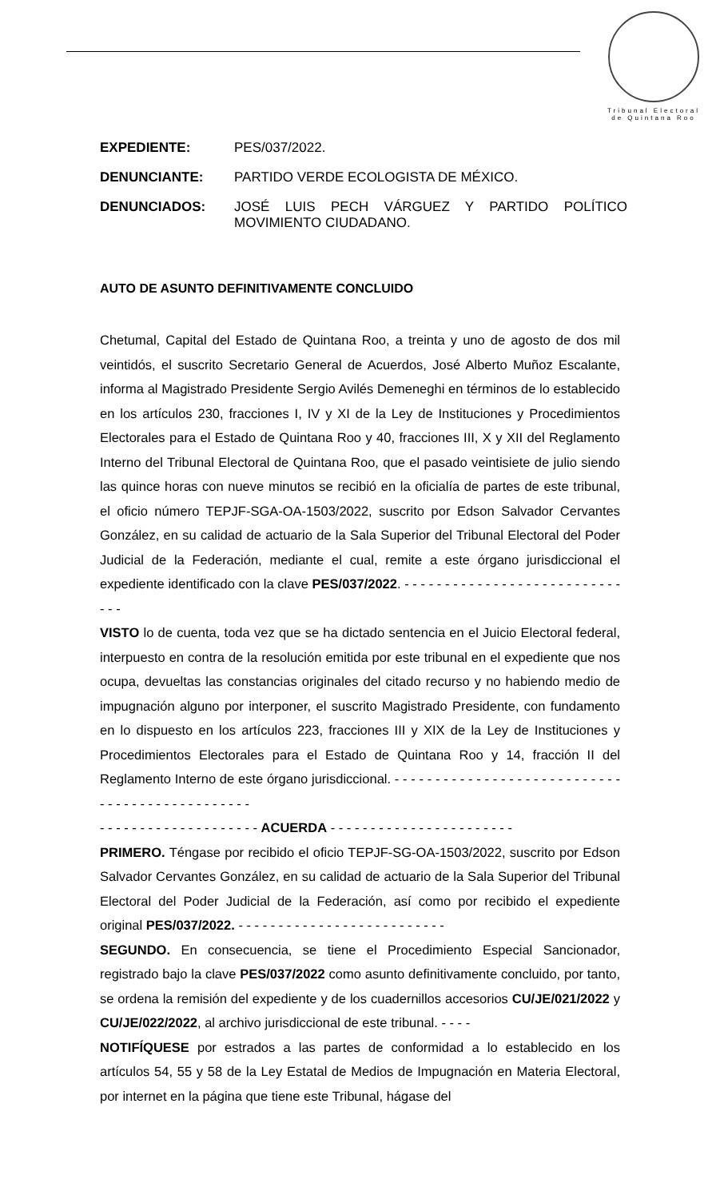Tribunal Electoral
de Quintana Roo
| EXPEDIENTE: | PES/037/2022. |
| DENUNCIANTE: | PARTIDO VERDE ECOLOGISTA DE MÉXICO. |
| DENUNCIADOS: | JOSÉ LUIS PECH VÁRGUEZ Y PARTIDO POLÍTICO MOVIMIENTO CIUDADANO. |
AUTO DE ASUNTO DEFINITIVAMENTE CONCLUIDO
Chetumal, Capital del Estado de Quintana Roo, a treinta y uno de agosto de dos mil veintidós, el suscrito Secretario General de Acuerdos, José Alberto Muñoz Escalante, informa al Magistrado Presidente Sergio Avilés Demeneghi en términos de lo establecido en los artículos 230, fracciones I, IV y XI de la Ley de Instituciones y Procedimientos Electorales para el Estado de Quintana Roo y 40, fracciones III, X y XII del Reglamento Interno del Tribunal Electoral de Quintana Roo, que el pasado veintisiete de julio siendo las quince horas con nueve minutos se recibió en la oficialía de partes de este tribunal, el oficio número TEPJF-SGA-OA-1503/2022, suscrito por Edson Salvador Cervantes González, en su calidad de actuario de la Sala Superior del Tribunal Electoral del Poder Judicial de la Federación, mediante el cual, remite a este órgano jurisdiccional el expediente identificado con la clave PES/037/2022. - - - - - - - - - - - - - - - - - - - - - - - - - - - - - -
VISTO lo de cuenta, toda vez que se ha dictado sentencia en el Juicio Electoral federal, interpuesto en contra de la resolución emitida por este tribunal en el expediente que nos ocupa, devueltas las constancias originales del citado recurso y no habiendo medio de impugnación alguno por interponer, el suscrito Magistrado Presidente, con fundamento en lo dispuesto en los artículos 223, fracciones III y XIX de la Ley de Instituciones y Procedimientos Electorales para el Estado de Quintana Roo y 14, fracción II del Reglamento Interno de este órgano jurisdiccional. - - - - - - - - - - - - - - - - - - - - - - - - - - - - - - - - - - - - - - - - - - - - - - -
- - - - - - - - - - - - - - - - - - - - ACUERDA - - - - - - - - - - - - - - - - - - - - - - -
PRIMERO. Téngase por recibido el oficio TEPJF-SG-OA-1503/2022, suscrito por Edson Salvador Cervantes González, en su calidad de actuario de la Sala Superior del Tribunal Electoral del Poder Judicial de la Federación, así como por recibido el expediente original PES/037/2022. - - - - - - - - - - - - - - - - - - - - - - - - - -
SEGUNDO. En consecuencia, se tiene el Procedimiento Especial Sancionador, registrado bajo la clave PES/037/2022 como asunto definitivamente concluido, por tanto, se ordena la remisión del expediente y de los cuadernillos accesorios CU/JE/021/2022 y CU/JE/022/2022, al archivo jurisdiccional de este tribunal. - - - -
NOTIFÍQUESE por estrados a las partes de conformidad a lo establecido en los artículos 54, 55 y 58 de la Ley Estatal de Medios de Impugnación en Materia Electoral, por internet en la página que tiene este Tribunal, hágase del